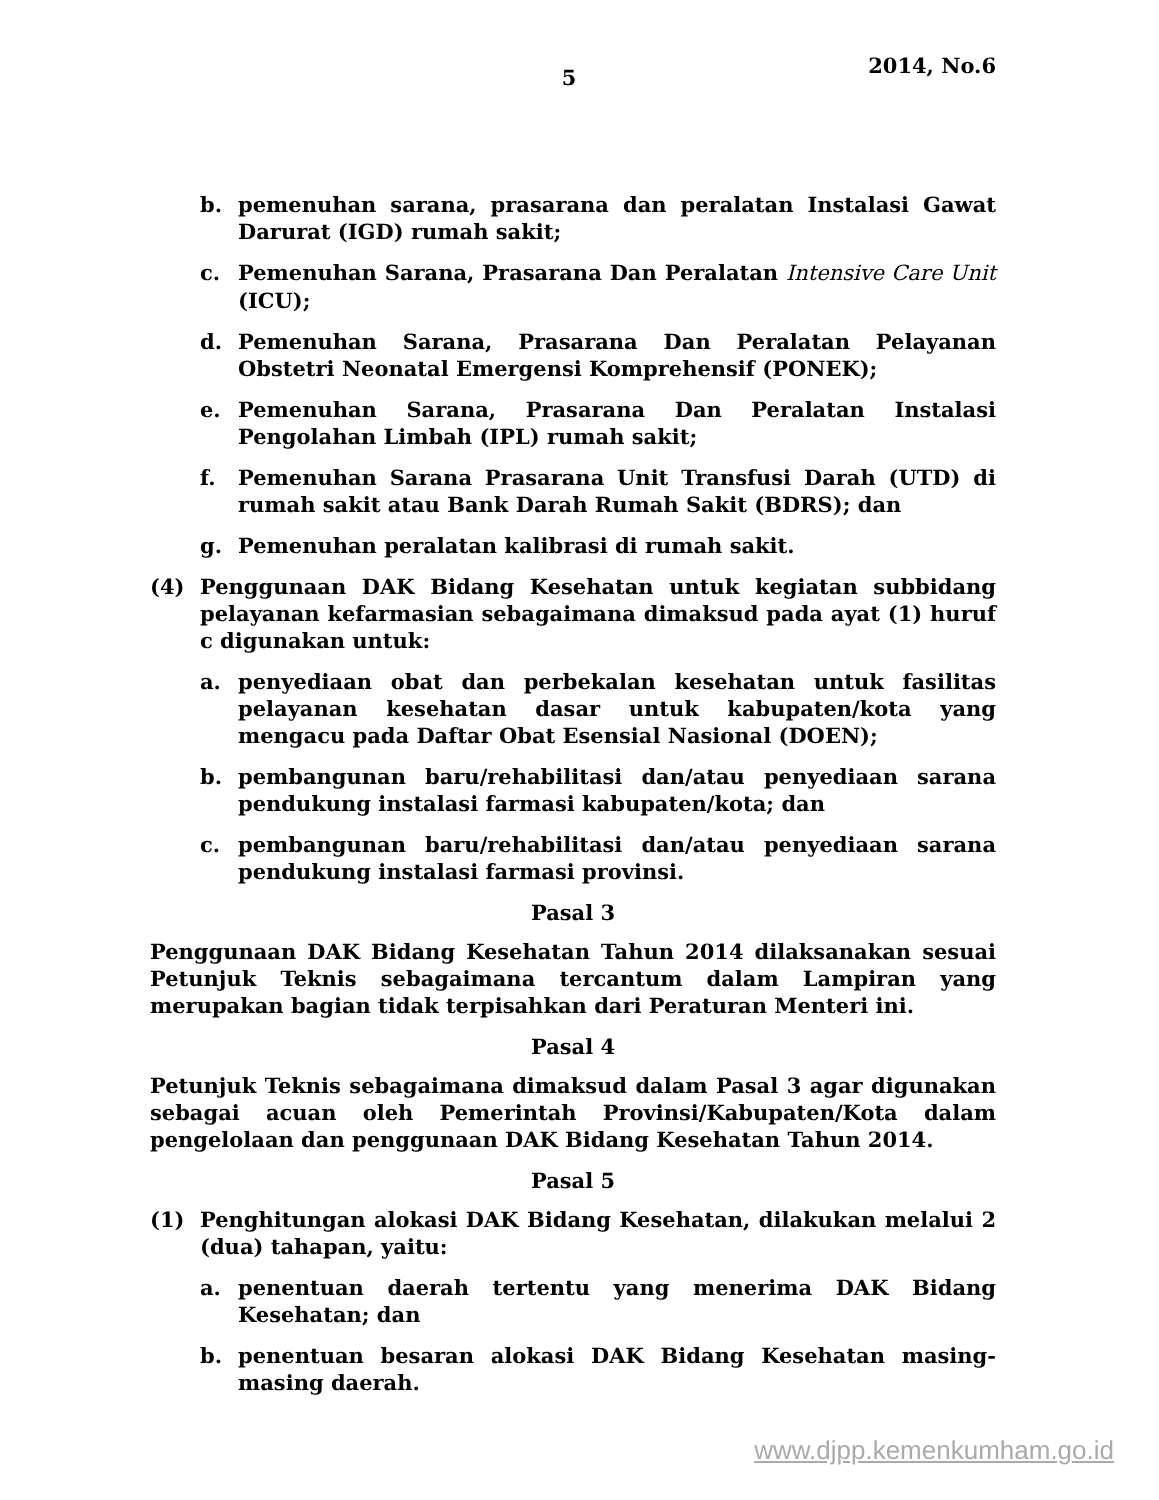5
2014, No.6
b. pemenuhan sarana, prasarana dan peralatan Instalasi Gawat Darurat (IGD) rumah sakit;
c. Pemenuhan Sarana, Prasarana Dan Peralatan Intensive Care Unit (ICU);
d. Pemenuhan Sarana, Prasarana Dan Peralatan Pelayanan Obstetri Neonatal Emergensi Komprehensif (PONEK);
e. Pemenuhan Sarana, Prasarana Dan Peralatan Instalasi Pengolahan Limbah (IPL) rumah sakit;
f. Pemenuhan Sarana Prasarana Unit Transfusi Darah (UTD) di rumah sakit atau Bank Darah Rumah Sakit (BDRS); dan
g. Pemenuhan peralatan kalibrasi di rumah sakit.
(4) Penggunaan DAK Bidang Kesehatan untuk kegiatan subbidang pelayanan kefarmasian sebagaimana dimaksud pada ayat (1) huruf c digunakan untuk:
a. penyediaan obat dan perbekalan kesehatan untuk fasilitas pelayanan kesehatan dasar untuk kabupaten/kota yang mengacu pada Daftar Obat Esensial Nasional (DOEN);
b. pembangunan baru/rehabilitasi dan/atau penyediaan sarana pendukung instalasi farmasi kabupaten/kota; dan
c. pembangunan baru/rehabilitasi dan/atau penyediaan sarana pendukung instalasi farmasi provinsi.
Pasal 3
Penggunaan DAK Bidang Kesehatan Tahun 2014 dilaksanakan sesuai Petunjuk Teknis sebagaimana tercantum dalam Lampiran yang merupakan bagian tidak terpisahkan dari Peraturan Menteri ini.
Pasal 4
Petunjuk Teknis sebagaimana dimaksud dalam Pasal 3 agar digunakan sebagai acuan oleh Pemerintah Provinsi/Kabupaten/Kota dalam pengelolaan dan penggunaan DAK Bidang Kesehatan Tahun 2014.
Pasal 5
(1) Penghitungan alokasi DAK Bidang Kesehatan, dilakukan melalui 2 (dua) tahapan, yaitu:
a. penentuan daerah tertentu yang menerima DAK Bidang Kesehatan; dan
b. penentuan besaran alokasi DAK Bidang Kesehatan masing-masing daerah.
www.djpp.kemenkumham.go.id